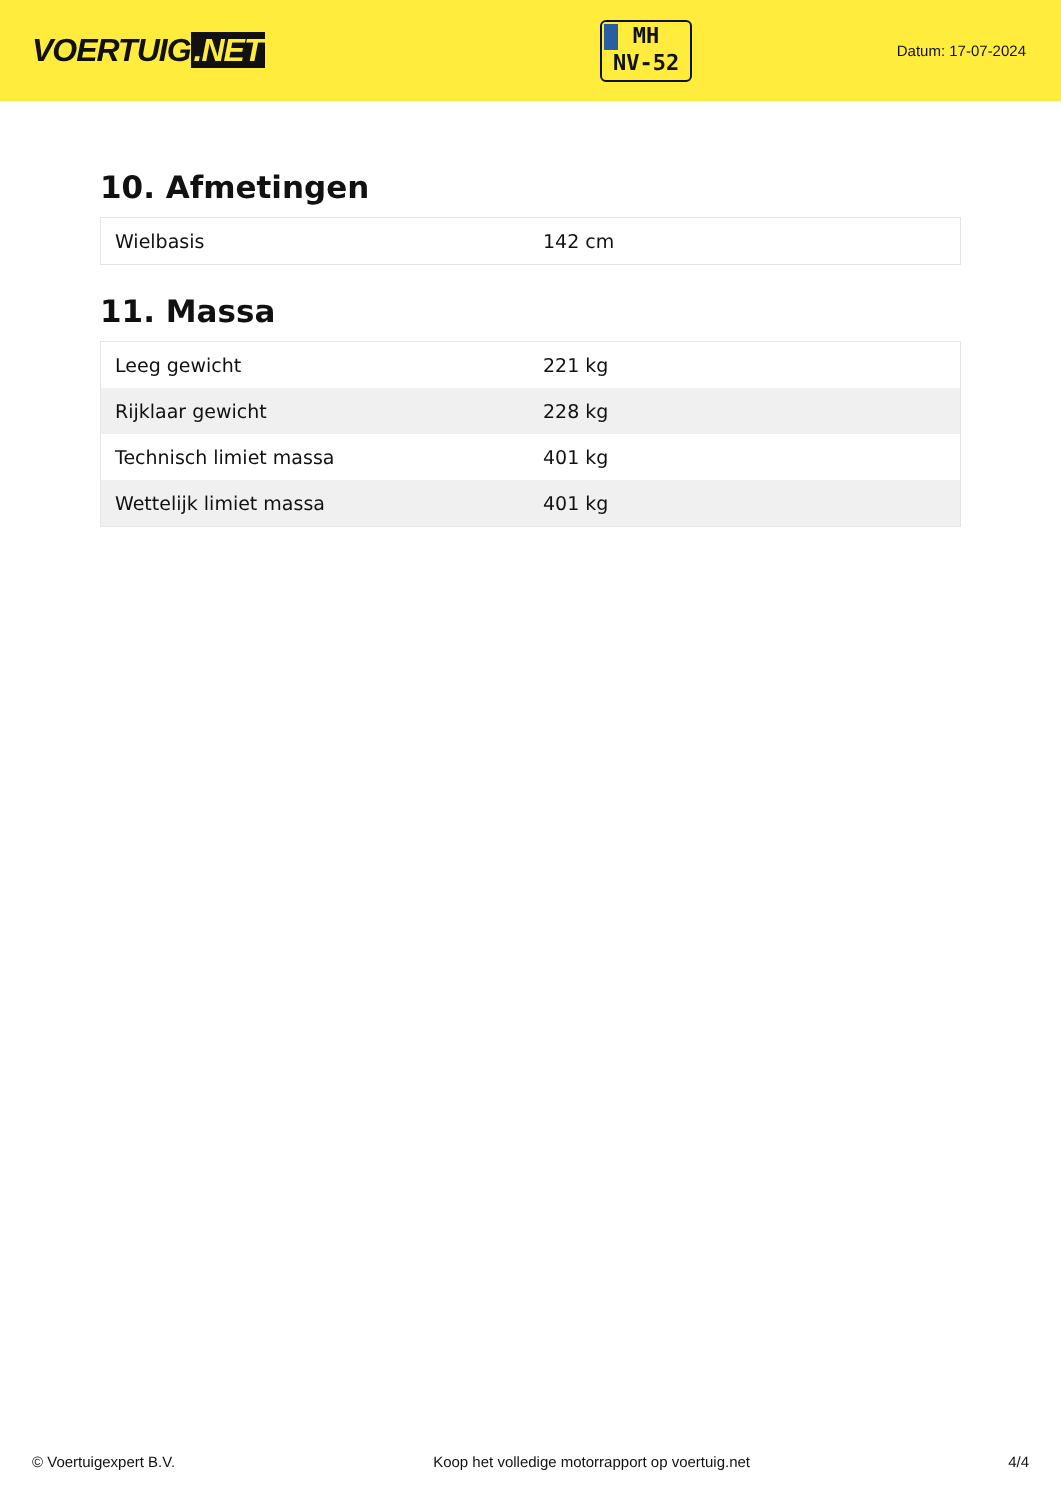VOERTUIG.NET
MH
NV-52
Datum: 17-07-2024
10. Afmetingen
| Wielbasis | 142 cm |
11. Massa
| Leeg gewicht | 221 kg |
| Rijklaar gewicht | 228 kg |
| Technisch limiet massa | 401 kg |
| Wettelijk limiet massa | 401 kg |
© Voertuigexpert B.V. Koop het volledige motorrapport op voertuig.net 4/4